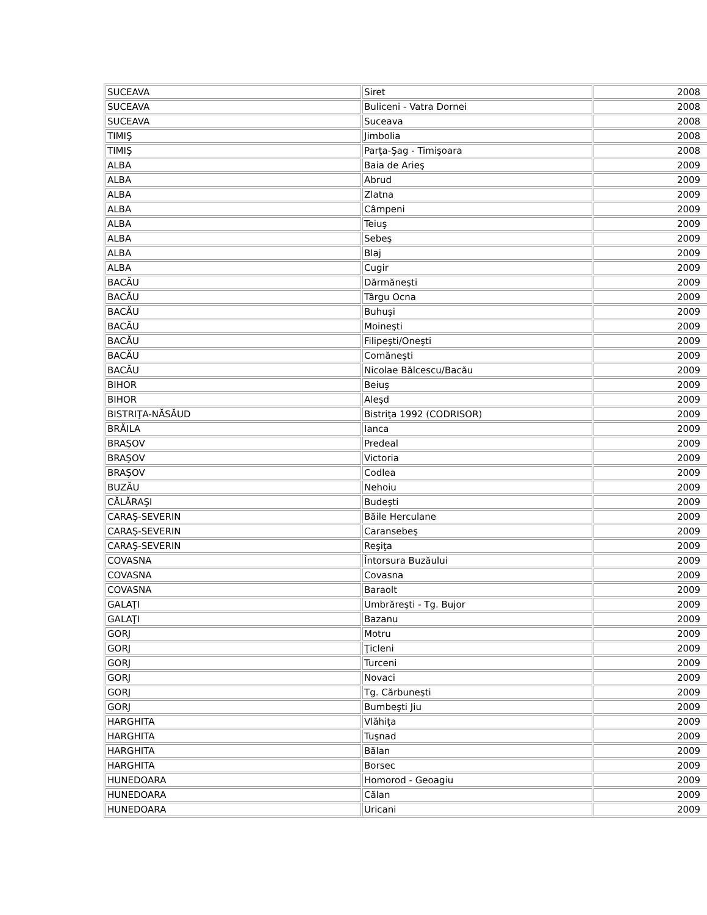| SUCEAVA | Siret | 2008 |
| SUCEAVA | Buliceni - Vatra Dornei | 2008 |
| SUCEAVA | Suceava | 2008 |
| TIMIŞ | Jimbolia | 2008 |
| TIMIŞ | Parţa-Şag - Timişoara | 2008 |
| ALBA | Baia de Arieş | 2009 |
| ALBA | Abrud | 2009 |
| ALBA | Zlatna | 2009 |
| ALBA | Câmpeni | 2009 |
| ALBA | Teiuş | 2009 |
| ALBA | Sebeş | 2009 |
| ALBA | Blaj | 2009 |
| ALBA | Cugir | 2009 |
| BACĂU | Dărmăneşti | 2009 |
| BACĂU | Târgu Ocna | 2009 |
| BACĂU | Buhuşi | 2009 |
| BACĂU | Moineşti | 2009 |
| BACĂU | Filipeşti/Oneşti | 2009 |
| BACĂU | Comăneşti | 2009 |
| BACĂU | Nicolae Bălcescu/Bacău | 2009 |
| BIHOR | Beiuş | 2009 |
| BIHOR | Aleşd | 2009 |
| BISTRIŢA-NĂSĂUD | Bistriţa 1992 (CODRISOR) | 2009 |
| BRĂILA | Ianca | 2009 |
| BRAŞOV | Predeal | 2009 |
| BRAŞOV | Victoria | 2009 |
| BRAŞOV | Codlea | 2009 |
| BUZĂU | Nehoiu | 2009 |
| CĂLĂRAŞI | Budeşti | 2009 |
| CARAŞ-SEVERIN | Băile Herculane | 2009 |
| CARAŞ-SEVERIN | Caransebeş | 2009 |
| CARAŞ-SEVERIN | Reşiţa | 2009 |
| COVASNA | Întorsura Buzăului | 2009 |
| COVASNA | Covasna | 2009 |
| COVASNA | Baraolt | 2009 |
| GALAŢI | Umbrăreşti - Tg. Bujor | 2009 |
| GALAŢI | Bazanu | 2009 |
| GORJ | Motru | 2009 |
| GORJ | Ţicleni | 2009 |
| GORJ | Turceni | 2009 |
| GORJ | Novaci | 2009 |
| GORJ | Tg. Cărbuneşti | 2009 |
| GORJ | Bumbeşti Jiu | 2009 |
| HARGHITA | Vlăhiţa | 2009 |
| HARGHITA | Tuşnad | 2009 |
| HARGHITA | Bălan | 2009 |
| HARGHITA | Borsec | 2009 |
| HUNEDOARA | Homorod - Geoagiu | 2009 |
| HUNEDOARA | Călan | 2009 |
| HUNEDOARA | Uricani | 2009 |